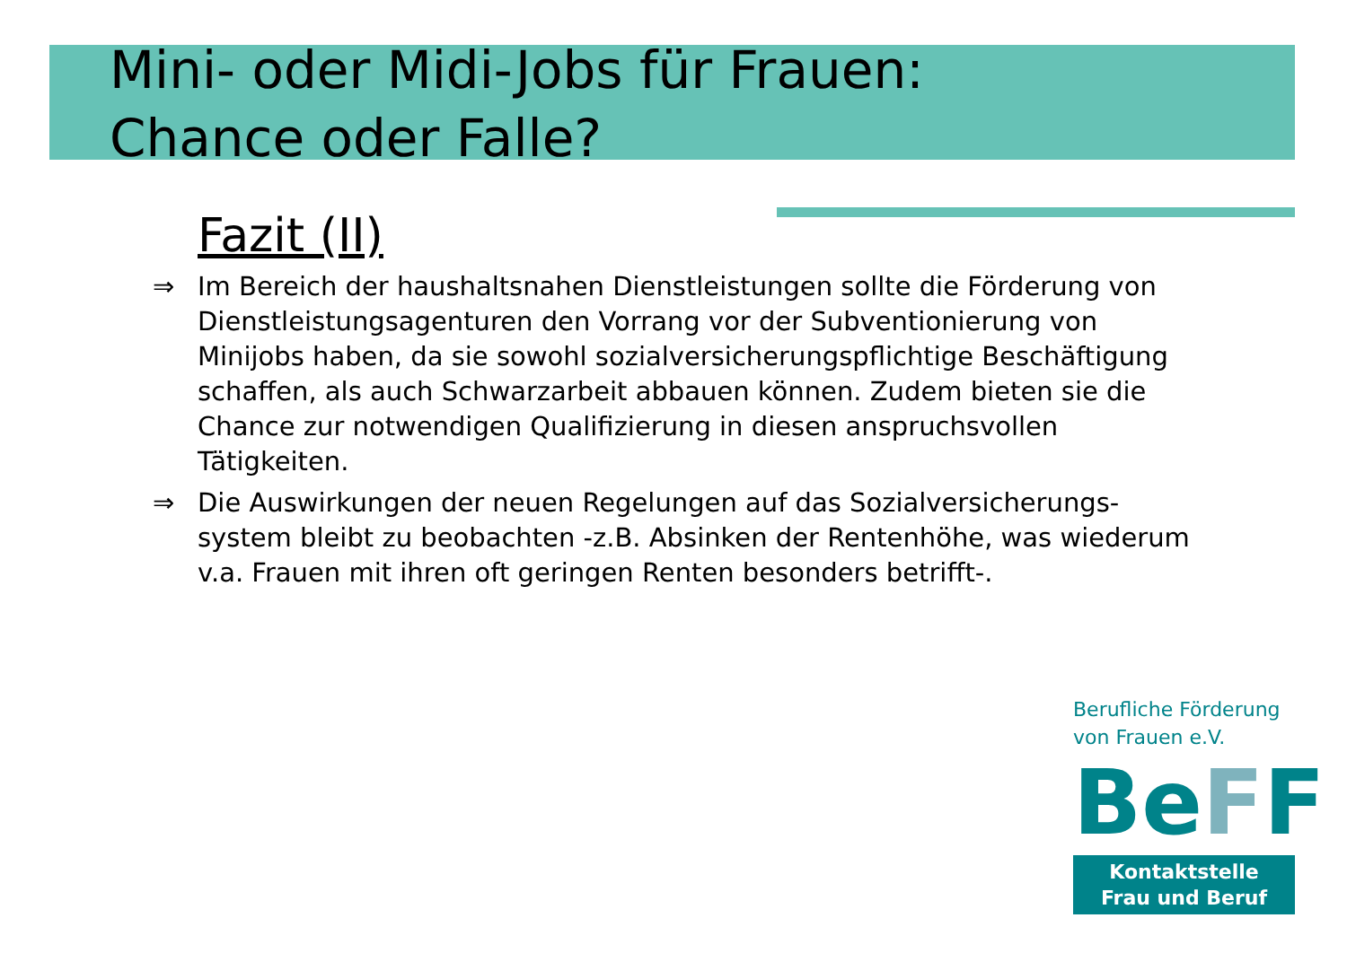Mini- oder Midi-Jobs für Frauen:
Chance oder Falle?
Fazit (II)
⇒ Im Bereich der haushaltsnahen Dienstleistungen sollte die Förderung von Dienstleistungsagenturen den Vorrang vor der Subventionierung von Minijobs haben, da sie sowohl sozialversicherungspflichtige Beschäftigung schaffen, als auch Schwarzarbeit abbauen können. Zudem bieten sie die Chance zur notwendigen Qualifizierung in diesen anspruchsvollen Tätigkeiten.
⇒ Die Auswirkungen der neuen Regelungen auf das Sozialversicherungs-system bleibt zu beobachten -z.B. Absinken der Rentenhöhe, was wiederum v.a. Frauen mit ihren oft geringen Renten besonders betrifft-.
Berufliche Förderung
von Frauen e.V.
BeFF
Kontaktstelle
Frau und Beruf